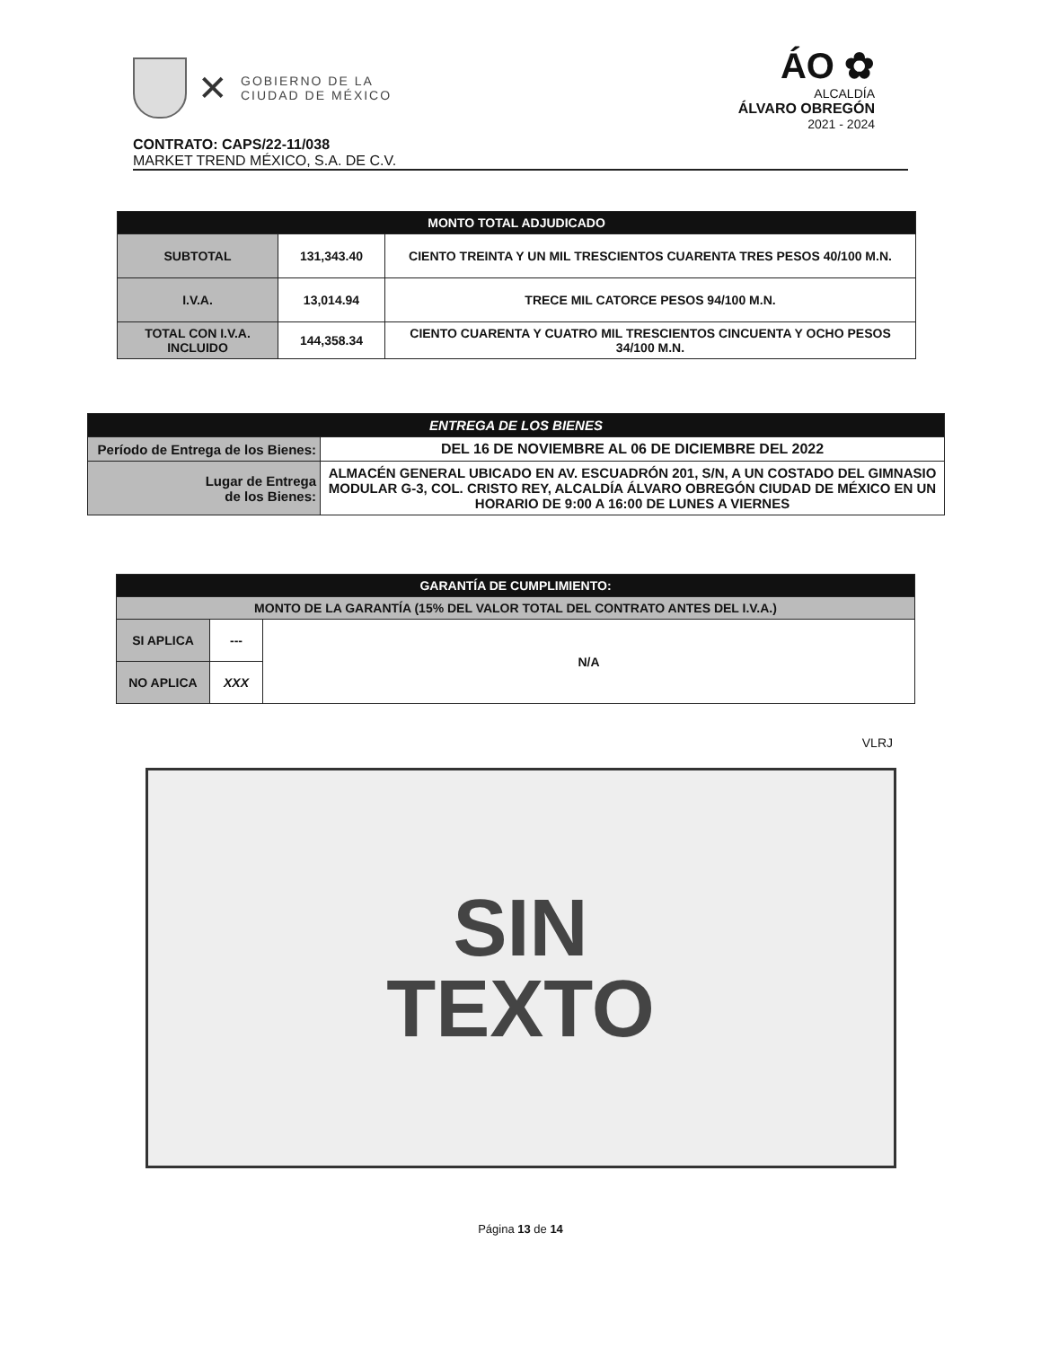✕
GOBIERNO DE LA
CIUDAD DE MÉXICO
ÁO ✿
ALCALDÍA
ÁLVARO OBREGÓN
2021 - 2024
CONTRATO: CAPS/22-11/038
MARKET TREND MÉXICO, S.A. DE C.V.
| MONTO TOTAL ADJUDICADO | | |
| --- | --- | --- |
| SUBTOTAL | 131,343.40 | CIENTO TREINTA Y UN MIL TRESCIENTOS CUARENTA TRES PESOS 40/100 M.N. |
| I.V.A. | 13,014.94 | TRECE MIL CATORCE PESOS 94/100 M.N. |
| TOTAL CON I.V.A. INCLUIDO | 144,358.34 | CIENTO CUARENTA Y CUATRO MIL TRESCIENTOS CINCUENTA Y OCHO PESOS 34/100 M.N. |
| ENTREGA DE LOS BIENES | |
| --- | --- |
| Período de Entrega de los Bienes: | DEL 16 DE NOVIEMBRE AL 06 DE DICIEMBRE DEL 2022 |
| Lugar de Entrega de los Bienes: | ALMACÉN GENERAL UBICADO EN AV. ESCUADRÓN 201, S/N, A UN COSTADO DEL GIMNASIO MODULAR G-3, COL. CRISTO REY, ALCALDÍA ÁLVARO OBREGÓN CIUDAD DE MÉXICO EN UN HORARIO DE 9:00 A 16:00 DE LUNES A VIERNES |
| GARANTÍA DE CUMPLIMIENTO: | | |
| --- | --- | --- |
| MONTO DE LA GARANTÍA (15% DEL VALOR TOTAL DEL CONTRATO ANTES DEL I.V.A.) | | |
| SI APLICA | --- | N/A |
| NO APLICA | XXX | |
VLRJ
SIN
TEXTO
Página 13 de 14